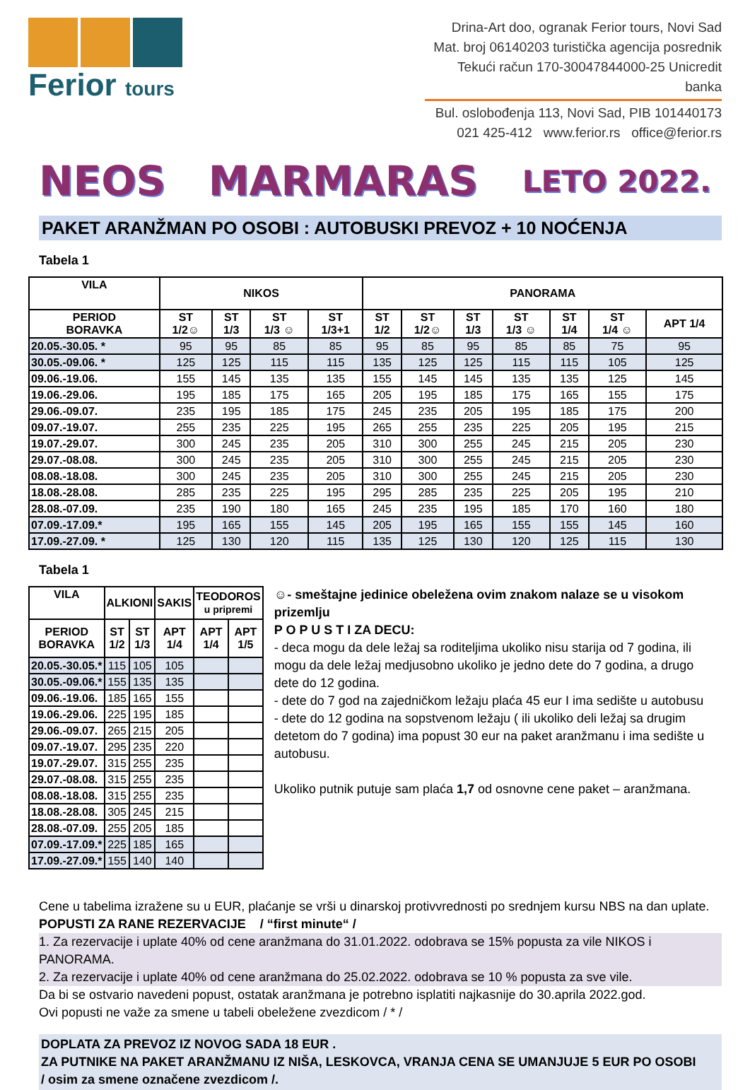Ferior tours
Drina-Art doo, ogranak Ferior tours, Novi Sad
Mat. broj 06140203 turistička agencija posrednik
Tekući račun 170-30047844000-25 Unicredit banka
Bul. oslobođenja 113, Novi Sad, PIB 101440173
021 425-412 www.ferior.rs office@ferior.rs
NEOS MARMARAS LETO 2022.
PAKET ARANŽMAN PO OSOBI : AUTOBUSKI PREVOZ + 10 NOĆENJA
Tabela 1
| VILA | NIKOS | | | | PANORAMA | | | | | | |
| --- | --- | --- | --- | --- | --- | --- | --- | --- | --- | --- | --- |
| PERIOD BORAVKA | ST 1/2☺ | ST 1/3 | ST 1/3 ☺ | ST 1/3+1 | ST 1/2 | ST 1/2☺ | ST 1/3 | ST 1/3 ☺ | ST 1/4 | ST 1/4 ☺ | APT 1/4 |
| 20.05.-30.05. * | 95 | 95 | 85 | 85 | 95 | 85 | 95 | 85 | 85 | 75 | 95 |
| 30.05.-09.06. * | 125 | 125 | 115 | 115 | 135 | 125 | 125 | 115 | 115 | 105 | 125 |
| 09.06.-19.06. | 155 | 145 | 135 | 135 | 155 | 145 | 145 | 135 | 135 | 125 | 145 |
| 19.06.-29.06. | 195 | 185 | 175 | 165 | 205 | 195 | 185 | 175 | 165 | 155 | 175 |
| 29.06.-09.07. | 235 | 195 | 185 | 175 | 245 | 235 | 205 | 195 | 185 | 175 | 200 |
| 09.07.-19.07. | 255 | 235 | 225 | 195 | 265 | 255 | 235 | 225 | 205 | 195 | 215 |
| 19.07.-29.07. | 300 | 245 | 235 | 205 | 310 | 300 | 255 | 245 | 215 | 205 | 230 |
| 29.07.-08.08. | 300 | 245 | 235 | 205 | 310 | 300 | 255 | 245 | 215 | 205 | 230 |
| 08.08.-18.08. | 300 | 245 | 235 | 205 | 310 | 300 | 255 | 245 | 215 | 205 | 230 |
| 18.08.-28.08. | 285 | 235 | 225 | 195 | 295 | 285 | 235 | 225 | 205 | 195 | 210 |
| 28.08.-07.09. | 235 | 190 | 180 | 165 | 245 | 235 | 195 | 185 | 170 | 160 | 180 |
| 07.09.-17.09.* | 195 | 165 | 155 | 145 | 205 | 195 | 165 | 155 | 155 | 145 | 160 |
| 17.09.-27.09. * | 125 | 130 | 120 | 115 | 135 | 125 | 130 | 120 | 125 | 115 | 130 |
Tabela 1
| VILA | ALKIONI | | SAKIS | TEODOROS u pripremi | |
| --- | --- | --- | --- | --- | --- |
| PERIOD BORAVKA | ST 1/2 | ST 1/3 | APT 1/4 | APT 1/4 | APT 1/5 |
| 20.05.-30.05.* | 115 | 105 | 105 | | |
| 30.05.-09.06.* | 155 | 135 | 135 | | |
| 09.06.-19.06. | 185 | 165 | 155 | | |
| 19.06.-29.06. | 225 | 195 | 185 | | |
| 29.06.-09.07. | 265 | 215 | 205 | | |
| 09.07.-19.07. | 295 | 235 | 220 | | |
| 19.07.-29.07. | 315 | 255 | 235 | | |
| 29.07.-08.08. | 315 | 255 | 235 | | |
| 08.08.-18.08. | 315 | 255 | 235 | | |
| 18.08.-28.08. | 305 | 245 | 215 | | |
| 28.08.-07.09. | 255 | 205 | 185 | | |
| 07.09.-17.09.* | 225 | 185 | 165 | | |
| 17.09.-27.09.* | 155 | 140 | 140 | | |
☺- smeštajne jedinice obeležena ovim znakom nalaze se u visokom prizemlju
P O P U S T I ZA DECU:
- deca mogu da dele ležaj sa roditeljima ukoliko nisu starija od 7 godina, ili mogu da dele ležaj medjusobno ukoliko je jedno dete do 7 godina, a drugo dete do 12 godina.
- dete do 7 god na zajedničkom ležaju plaća 45 eur I ima sedište u autobusu
- dete do 12 godina na sopstvenom ležaju ( ili ukoliko deli ležaj sa drugim detetom do 7 godina) ima popust 30 eur na paket aranžmanu i ima sedište u autobusu.
Ukoliko putnik putuje sam plaća 1,7 od osnovne cene paket – aranžmana.
Cene u tabelima izražene su u EUR, plaćanje se vrši u dinarskoj protivvrednosti po srednjem kursu NBS na dan uplate.
POPUSTI ZA RANE REZERVACIJE / “first minute“ /
1. Za rezervacije i uplate 40% od cene aranžmana do 31.01.2022. odobrava se 15% popusta za vile NIKOS i PANORAMA.
2. Za rezervacije i uplate 40% od cene aranžmana do 25.02.2022. odobrava se 10 % popusta za sve vile.
Da bi se ostvario navedeni popust, ostatak aranžmana je potrebno isplatiti najkasnije do 30.aprila 2022.god.
Ovi popusti ne važe za smene u tabeli obeležene zvezdicom / * /
DOPLATA ZA PREVOZ IZ NOVOG SADA 18 EUR .
ZA PUTNIKE NA PAKET ARANŽMANU IZ NIŠA, LESKOVCA, VRANJA CENA SE UMANJUJE 5 EUR PO OSOBI
/ osim za smene označene zvezdicom /.